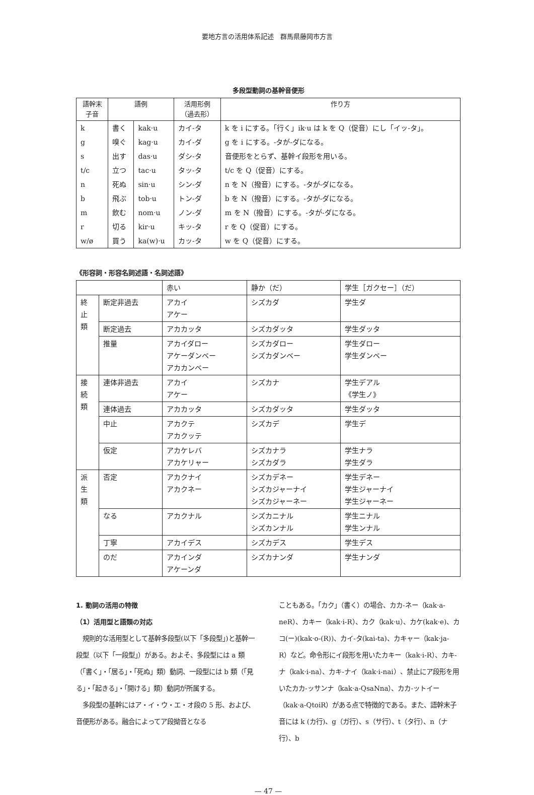要地方言の活用体系記述　群馬県藤岡市方言
多段型動詞の基幹音便形
| 語幹末 子音 | 語例 | | 活用形例 （過去形） | 作り方 |
| --- | --- | --- | --- | --- |
| k | 書く | kak·u | カイ-タ | k を i にする。「行く」ik·u は k を Q（促音）にし「イッ-タ」。 |
| g | 嗅ぐ | kag·u | カイ-ダ | g を i にする。-タが-ダになる。 |
| s | 出す | das·u | ダシ-タ | 音便形をとらず、基幹イ段形を用いる。 |
| t/c | 立つ | tac·u | タッ-タ | t/c を Q（促音）にする。 |
| n | 死ぬ | sin·u | シン-ダ | n を N（撥音）にする。-タが-ダになる。 |
| b | 飛ぶ | tob·u | トン-ダ | b を N（撥音）にする。-タが-ダになる。 |
| m | 飲む | nom·u | ノン-ダ | m を N（撥音）にする。-タが-ダになる。 |
| r | 切る | kir·u | キッ-タ | r を Q（促音）にする。 |
| w/ø | 買う | ka(w)·u | カッ-タ | w を Q（促音）にする。 |
《形容詞・形容名詞述語・名詞述語》
| | | 赤い | 静か（だ） | 学生［ガクセー］（だ） |
| 終 止 類 | 断定非過去 | アカイ アケー | シズカダ | 学生ダ |
| | 断定過去 | アカカッタ | シズカダッタ | 学生ダッタ |
| | 推量 | アカイダロー アケーダンベー アカカンベー | シズカダロー シズカダンベー | 学生ダロー 学生ダンベー |
| 接 続 類 | 連体非過去 | アカイ アケー | シズカナ | 学生デアル 《学生ノ》 |
| | 連体過去 | アカカッタ | シズカダッタ | 学生ダッタ |
| | 中止 | アカクテ アカクッテ | シズカデ | 学生デ |
| | 仮定 | アカケレバ アカケリャー | シズカナラ シズカダラ | 学生ナラ 学生ダラ |
| 派 生 類 | 否定 | アカクナイ アカクネー | シズカデネー シズカジャーナイ シズカジャーネー | 学生デネー 学生ジャーナイ 学生ジャーネー |
| | なる | アカクナル | シズカニナル シズカンナル | 学生ニナル 学生ンナル |
| | 丁寧 | アカイデス | シズカデス | 学生デス |
| | のだ | アカインダ アケーンダ | シズカナンダ | 学生ナンダ |
1. 動詞の活用の特徴
（1）活用型と語類の対応
　規則的な活用型として基幹多段型(以下「多段型」)と基幹一段型（以下「一段型」）がある。およそ、多段型には a 類（「書く」・「居る」・「死ぬ」類）動詞、一段型には b 類（「見る」・「起きる」・「開ける」類）動詞が所属する。
　多段型の基幹にはア・イ・ウ・エ・オ段の 5 形、および、音便形がある。融合によってア段拗音となる
こともある。「カク」（書く）の場合、カカ-ネー（kak·a-neR）、カキー（kak·i-R）、カク（kak·u）、カケ(kak·e)、カコ(ー)(kak·o-(R))、カイ-タ(kai-ta)、カキャー（kak·ja-R）など。命令形にイ段形を用いたカキー（kak·i-R）、カキ-ナ（kak·i-na）、カキ-ナイ（kak·i-nai）、禁止にア段形を用いたカカ-ッサンナ（kak·a-QsaNna）、カカ-ットイー（kak·a-QtoiR）がある点で特徴的である。また、語幹末子音には k (カ行)、g（ガ行）、s（サ行）、t（タ行）、n（ナ行）、b
— 47 —